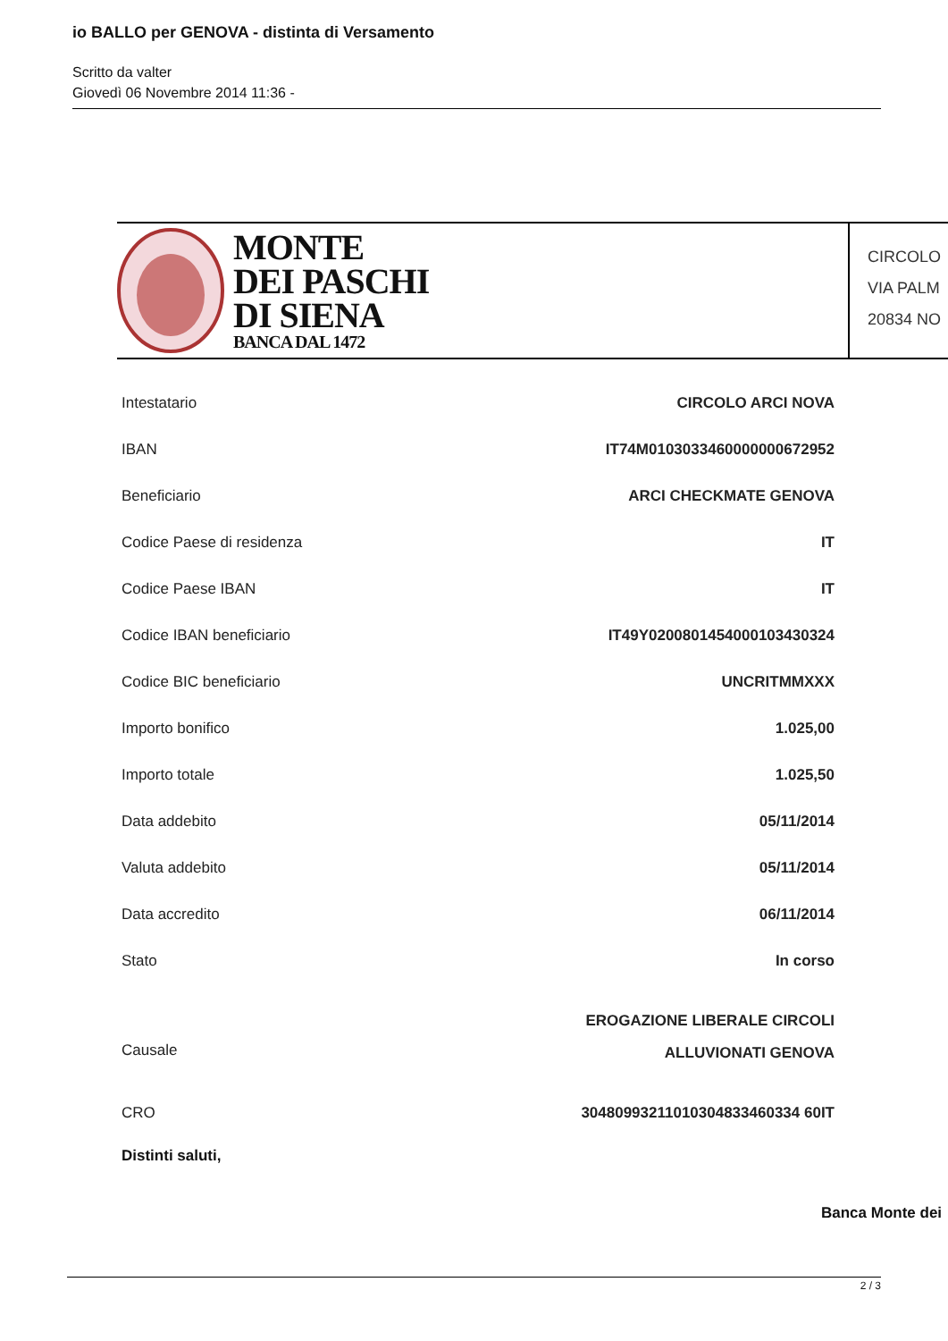io BALLO per GENOVA - distinta di Versamento
Scritto da valter
Giovedì 06 Novembre 2014 11:36 -
MONTE
DEI PASCHI
DI SIENA
BANCA DAL 1472
CIRCOLO
VIA PALM
20834 NO
| Intestatario | CIRCOLO ARCI NOVA |
| IBAN | IT74M0103033460000000672952 |
| Beneficiario | ARCI CHECKMATE GENOVA |
| Codice Paese di residenza | IT |
| Codice Paese IBAN | IT |
| Codice IBAN beneficiario | IT49Y0200801454000103430324 |
| Codice BIC beneficiario | UNCRITMMXXX |
| Importo bonifico | 1.025,00 |
| Importo totale | 1.025,50 |
| Data addebito | 05/11/2014 |
| Valuta addebito | 05/11/2014 |
| Data accredito | 06/11/2014 |
| Stato | In corso |
| Causale | EROGAZIONE LIBERALE CIRCOLI ALLUVIONATI GENOVA |
| CRO | 30480993211010304833460334 60IT |
Distinti saluti,
Banca Monte dei
2 / 3